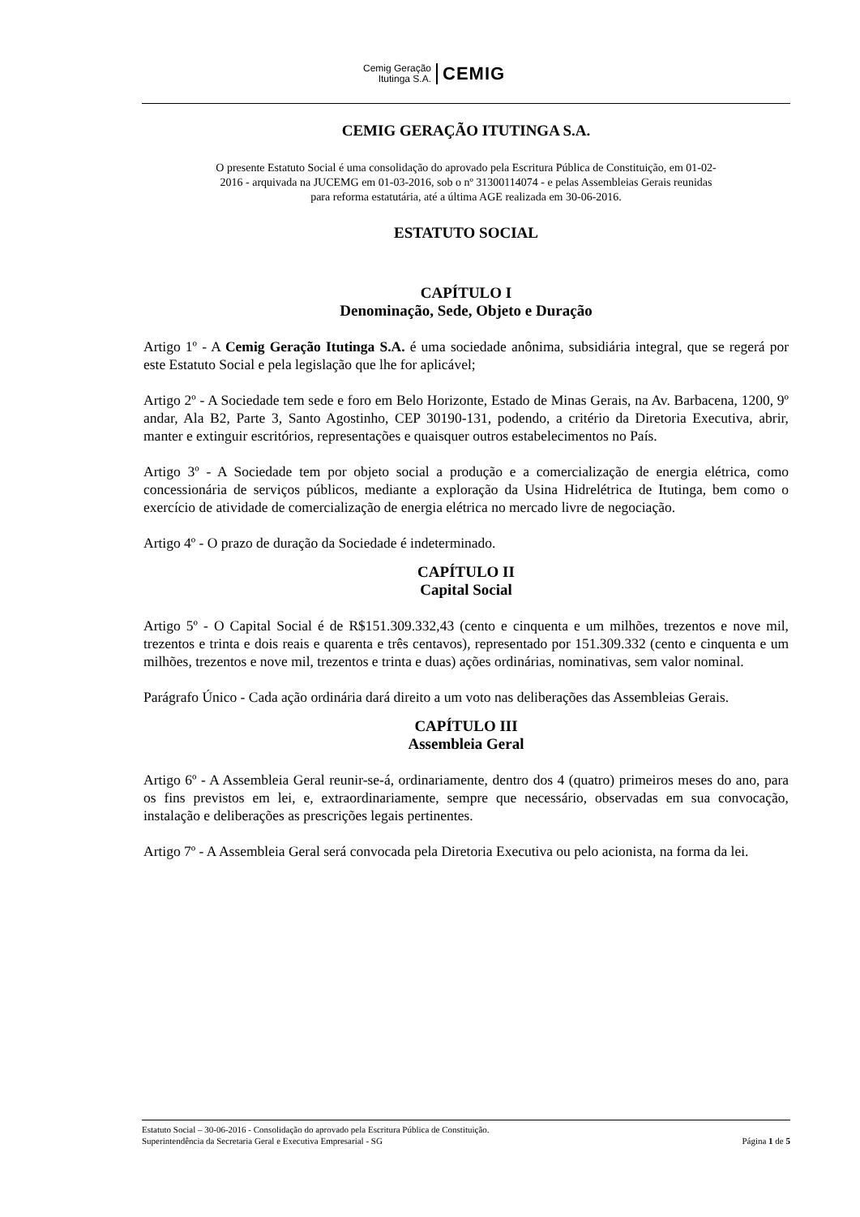Cemig Geração
Itutinga S.A.
CEMIG
CEMIG GERAÇÃO ITUTINGA S.A.
O presente Estatuto Social é uma consolidação do aprovado pela Escritura Pública de Constituição, em 01-02-2016 - arquivada na JUCEMG em 01-03-2016, sob o nº 31300114074 - e pelas Assembleias Gerais reunidas para reforma estatutária, até a última AGE realizada em 30-06-2016.
ESTATUTO SOCIAL
CAPÍTULO I
Denominação, Sede, Objeto e Duração
Artigo 1º - A Cemig Geração Itutinga S.A. é uma sociedade anônima, subsidiária integral, que se regerá por este Estatuto Social e pela legislação que lhe for aplicável;
Artigo 2º - A Sociedade tem sede e foro em Belo Horizonte, Estado de Minas Gerais, na Av. Barbacena, 1200, 9º andar, Ala B2, Parte 3, Santo Agostinho, CEP 30190-131, podendo, a critério da Diretoria Executiva, abrir, manter e extinguir escritórios, representações e quaisquer outros estabelecimentos no País.
Artigo 3º - A Sociedade tem por objeto social a produção e a comercialização de energia elétrica, como concessionária de serviços públicos, mediante a exploração da Usina Hidrelétrica de Itutinga, bem como o exercício de atividade de comercialização de energia elétrica no mercado livre de negociação.
Artigo 4º - O prazo de duração da Sociedade é indeterminado.
CAPÍTULO II
Capital Social
Artigo 5º - O Capital Social é de R$151.309.332,43 (cento e cinquenta e um milhões, trezentos e nove mil, trezentos e trinta e dois reais e quarenta e três centavos), representado por 151.309.332 (cento e cinquenta e um milhões, trezentos e nove mil, trezentos e trinta e duas) ações ordinárias, nominativas, sem valor nominal.
Parágrafo Único - Cada ação ordinária dará direito a um voto nas deliberações das Assembleias Gerais.
CAPÍTULO III
Assembleia Geral
Artigo 6º - A Assembleia Geral reunir-se-á, ordinariamente, dentro dos 4 (quatro) primeiros meses do ano, para os fins previstos em lei, e, extraordinariamente, sempre que necessário, observadas em sua convocação, instalação e deliberações as prescrições legais pertinentes.
Artigo 7º - A Assembleia Geral será convocada pela Diretoria Executiva ou pelo acionista, na forma da lei.
Estatuto Social – 30-06-2016 - Consolidação do aprovado pela Escritura Pública de Constituição.
Superintendência da Secretaria Geral e Executiva Empresarial - SG Página 1 de 5